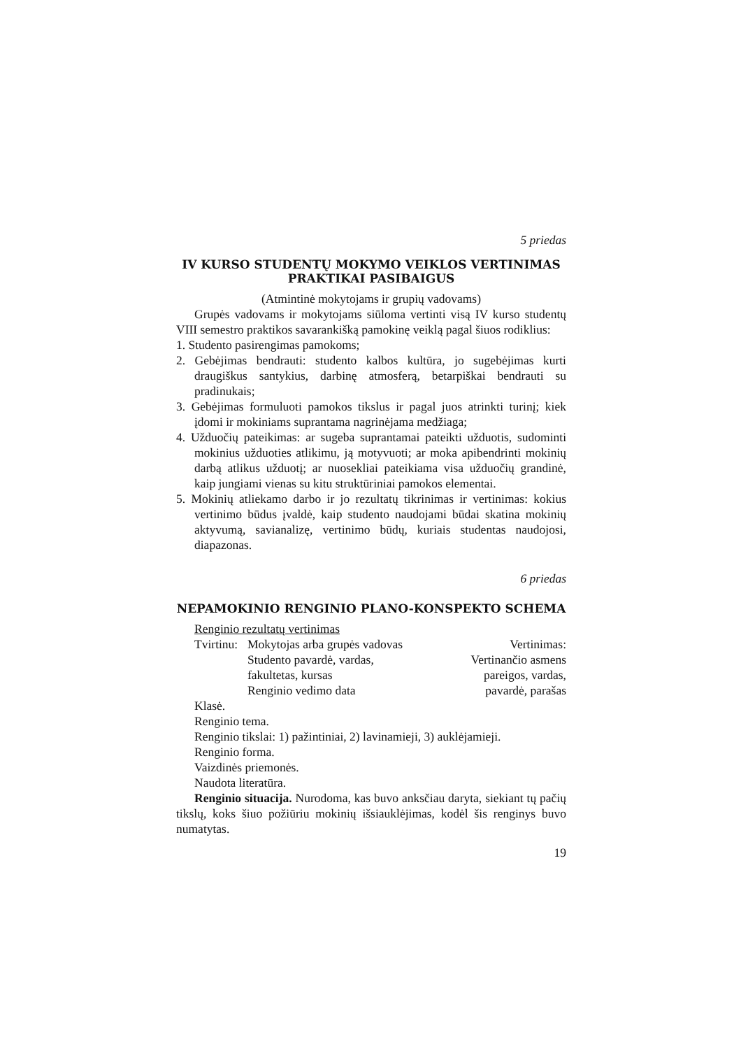5 priedas
IV KURSO STUDENTŲ MOKYMO VEIKLOS VERTINIMAS PRAKTIKAI PASIBAIGUS
(Atmintinė mokytojams ir grupių vadovams)
Grupės vadovams ir mokytojams siūloma vertinti visą IV kurso studentų VIII semestro praktikos savarankišką pamokinę veiklą pagal šiuos rodiklius:
1. Studento pasirengimas pamokoms;
2. Gebėjimas bendrauti: studento kalbos kultūra, jo sugebėjimas kurti draugiškus santykius, darbinę atmosferą, betarpiškai bendrauti su pradinukais;
3. Gebėjimas formuluoti pamokos tikslus ir pagal juos atrinkti turinį; kiek įdomi ir mokiniams suprantama nagrinėjama medžiaga;
4. Užduočių pateikimas: ar sugeba suprantamai pateikti užduotis, sudominti mokinius užduoties atlikimu, ją motyvuoti; ar moka apibendrinti mokinių darbą atlikus užduotį; ar nuosekliai pateikiama visa užduočių grandinė, kaip jungiami vienas su kitu struktūriniai pamokos elementai.
5. Mokinių atliekamo darbo ir jo rezultatų tikrinimas ir vertinimas: kokius vertinimo būdus įvaldė, kaip studento naudojami būdai skatina mokinių aktyvumą, savianalizę, vertinimo būdų, kuriais studentas naudojosi, diapazonas.
6 priedas
NEPAMOKINIO RENGINIO PLANO-KONSPEKTO SCHEMA
Renginio rezultatų vertinimas
Tvirtinu: Mokytojas arba grupės vadovas
Studento pavardė, vardas,
fakultetas, kursas
Renginio vedimo data Vertinimas:
Vertinančio asmens
pareigos, vardas,
pavardė, parašas
Klasė.
Renginio tema.
Renginio tikslai: 1) pažintiniai, 2) lavinamieji, 3) auklėjamieji.
Renginio forma.
Vaizdinės priemonės.
Naudota literatūra.
Renginio situacija. Nurodoma, kas buvo anksčiau daryta, siekiant tų pačių tikslų, koks šiuo požiūriu mokinių išsiauklėjimas, kodėl šis renginys buvo numatytas.
19